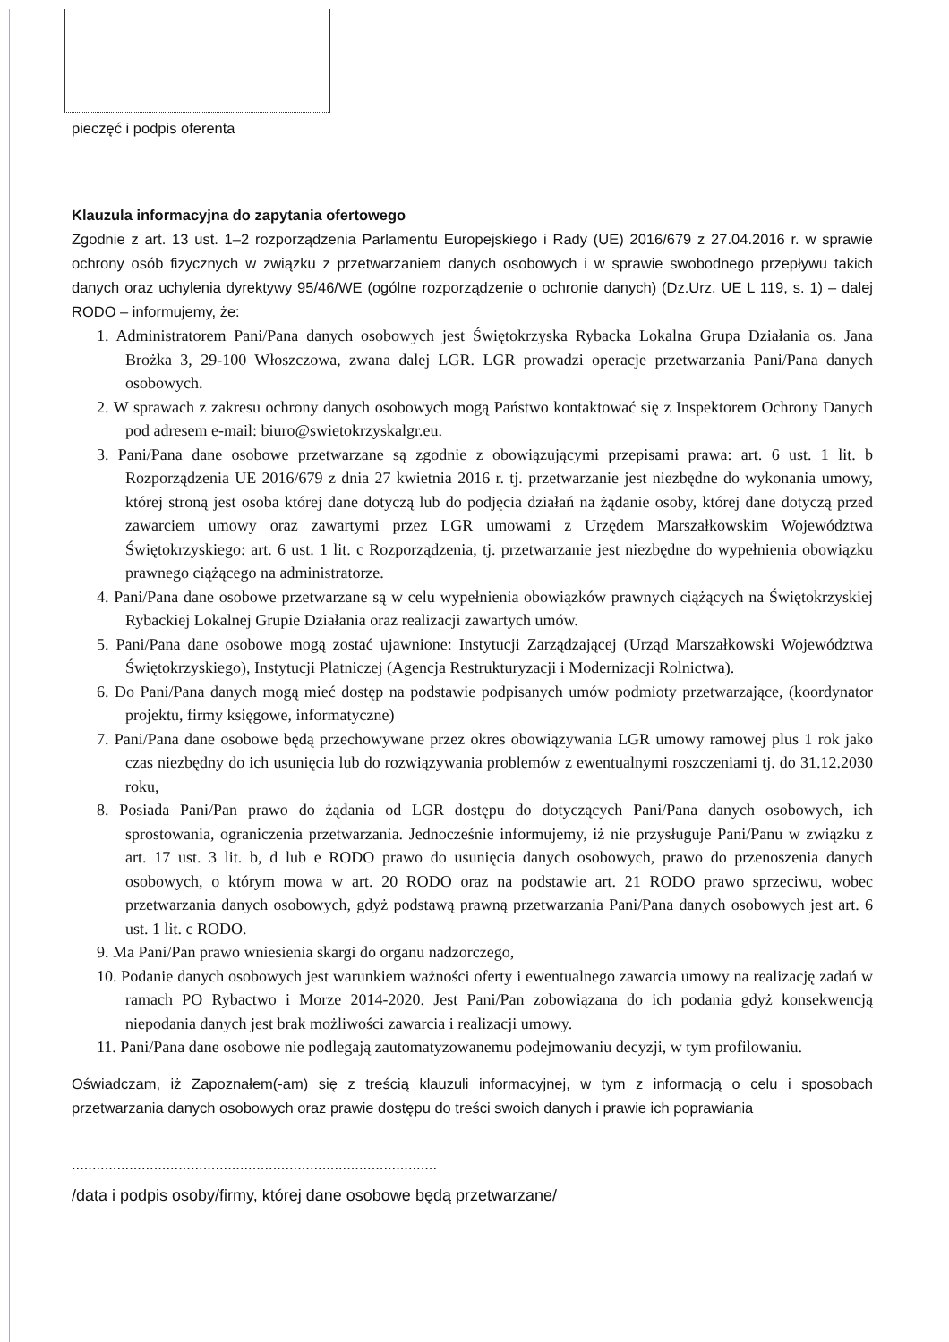pieczęć i podpis oferenta
Klauzula informacyjna do zapytania ofertowego
Zgodnie z art. 13 ust. 1–2 rozporządzenia Parlamentu Europejskiego i Rady (UE) 2016/679 z 27.04.2016 r. w sprawie ochrony osób fizycznych w związku z przetwarzaniem danych osobowych i w sprawie swobodnego przepływu takich danych oraz uchylenia dyrektywy 95/46/WE (ogólne rozporządzenie o ochronie danych) (Dz.Urz. UE L 119, s. 1) – dalej RODO – informujemy, że:
1. Administratorem Pani/Pana danych osobowych jest Świętokrzyska Rybacka Lokalna Grupa Działania os. Jana Brożka 3, 29-100 Włoszczowa, zwana dalej LGR. LGR prowadzi operacje przetwarzania Pani/Pana danych osobowych.
2. W sprawach z zakresu ochrony danych osobowych mogą Państwo kontaktować się z Inspektorem Ochrony Danych pod adresem e-mail: biuro@swietokrzyskalgr.eu.
3. Pani/Pana dane osobowe przetwarzane są zgodnie z obowiązującymi przepisami prawa: art. 6 ust. 1 lit. b Rozporządzenia UE 2016/679 z dnia 27 kwietnia 2016 r. tj. przetwarzanie jest niezbędne do wykonania umowy, której stroną jest osoba której dane dotyczą lub do podjęcia działań na żądanie osoby, której dane dotyczą przed zawarciem umowy oraz zawartymi przez LGR umowami z Urzędem Marszałkowskim Województwa Świętokrzyskiego: art. 6 ust. 1 lit. c Rozporządzenia, tj. przetwarzanie jest niezbędne do wypełnienia obowiązku prawnego ciążącego na administratorze.
4. Pani/Pana dane osobowe przetwarzane są w celu wypełnienia obowiązków prawnych ciążących na Świętokrzyskiej Rybackiej Lokalnej Grupie Działania oraz realizacji zawartych umów.
5. Pani/Pana dane osobowe mogą zostać ujawnione: Instytucji Zarządzającej (Urząd Marszałkowski Województwa Świętokrzyskiego), Instytucji Płatniczej (Agencja Restrukturyzacji i Modernizacji Rolnictwa).
6. Do Pani/Pana danych mogą mieć dostęp na podstawie podpisanych umów podmioty przetwarzające, (koordynator projektu, firmy księgowe, informatyczne)
7. Pani/Pana dane osobowe będą przechowywane przez okres obowiązywania LGR umowy ramowej plus 1 rok jako czas niezbędny do ich usunięcia lub do rozwiązywania problemów z ewentualnymi roszczeniami tj. do 31.12.2030 roku,
8. Posiada Pani/Pan prawo do żądania od LGR dostępu do dotyczących Pani/Pana danych osobowych, ich sprostowania, ograniczenia przetwarzania. Jednocześnie informujemy, iż nie przysługuje Pani/Panu w związku z art. 17 ust. 3 lit. b, d lub e RODO prawo do usunięcia danych osobowych, prawo do przenoszenia danych osobowych, o którym mowa w art. 20 RODO oraz na podstawie art. 21 RODO prawo sprzeciwu, wobec przetwarzania danych osobowych, gdyż podstawą prawną przetwarzania Pani/Pana danych osobowych jest art. 6 ust. 1 lit. c RODO.
9. Ma Pani/Pan prawo wniesienia skargi do organu nadzorczego,
10. Podanie danych osobowych jest warunkiem ważności oferty i ewentualnego zawarcia umowy na realizację zadań w ramach PO Rybactwo i Morze 2014-2020. Jest Pani/Pan zobowiązana do ich podania gdyż konsekwencją niepodania danych jest brak możliwości zawarcia i realizacji umowy.
11. Pani/Pana dane osobowe nie podlegają zautomatyzowanemu podejmowaniu decyzji, w tym profilowaniu.
Oświadczam, iż Zapoznałem(-am) się z treścią klauzuli informacyjnej, w tym z informacją o celu i sposobach przetwarzania danych osobowych oraz prawie dostępu do treści swoich danych i prawie ich poprawiania
.........................................................................................
/data i podpis osoby/firmy, której dane osobowe będą przetwarzane/